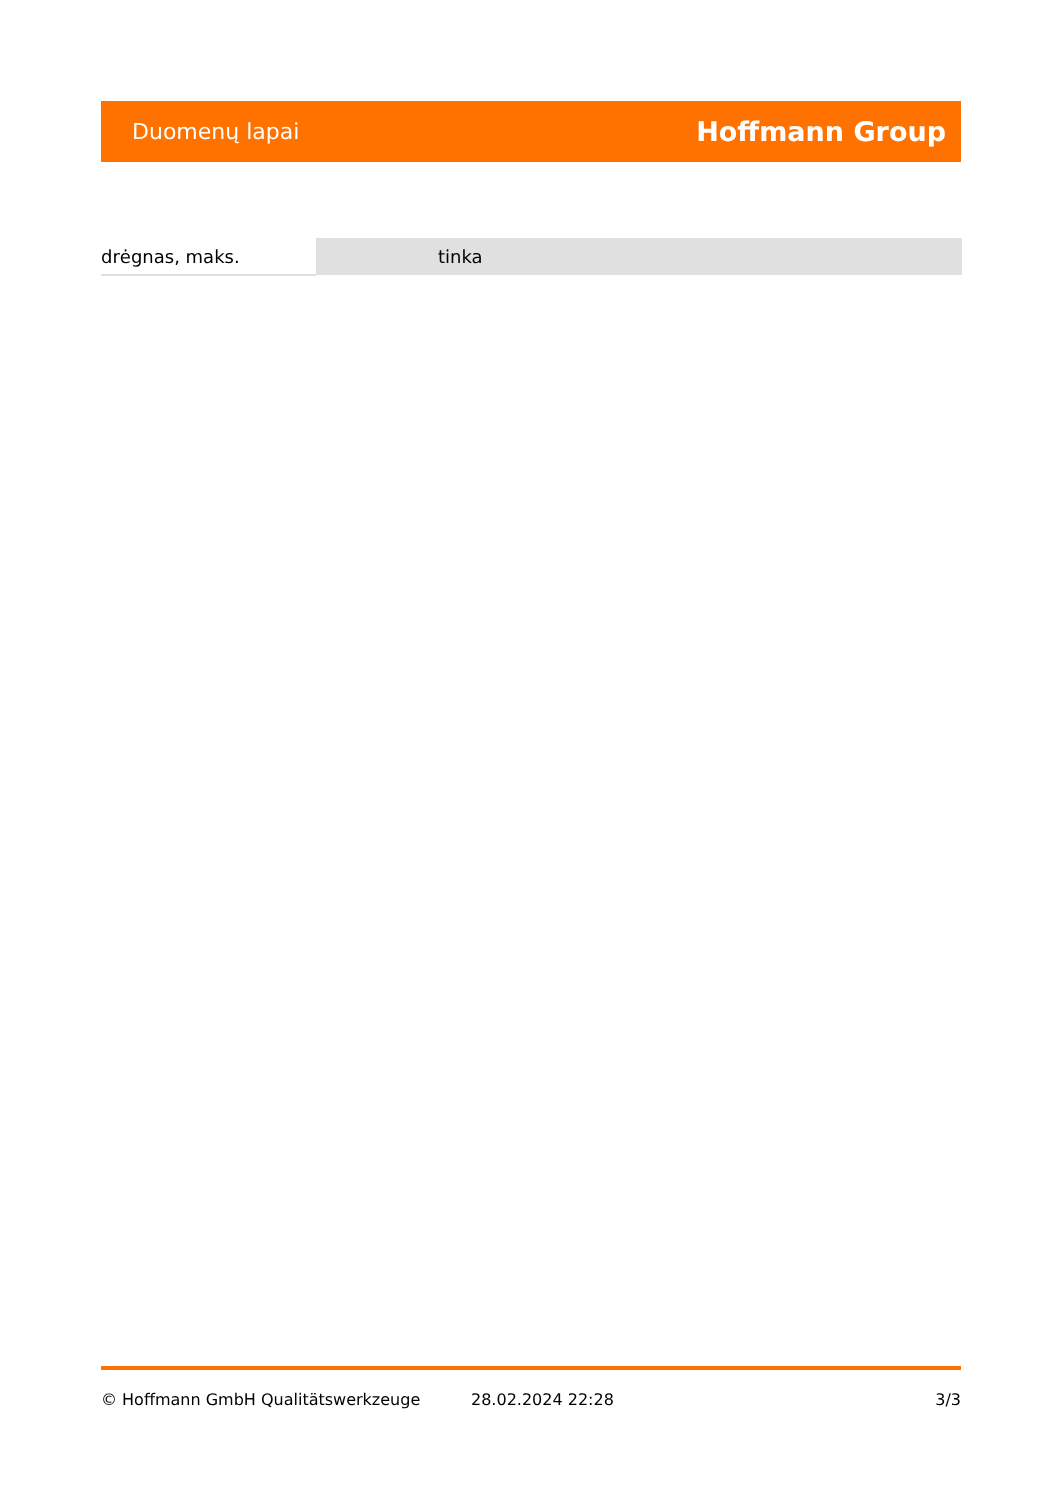Duomenų lapai Hoffmann Group
| drėgnas, maks. | tinka |
© Hoffmann GmbH Qualitätswerkzeuge 28.02.2024 22:28 3/3